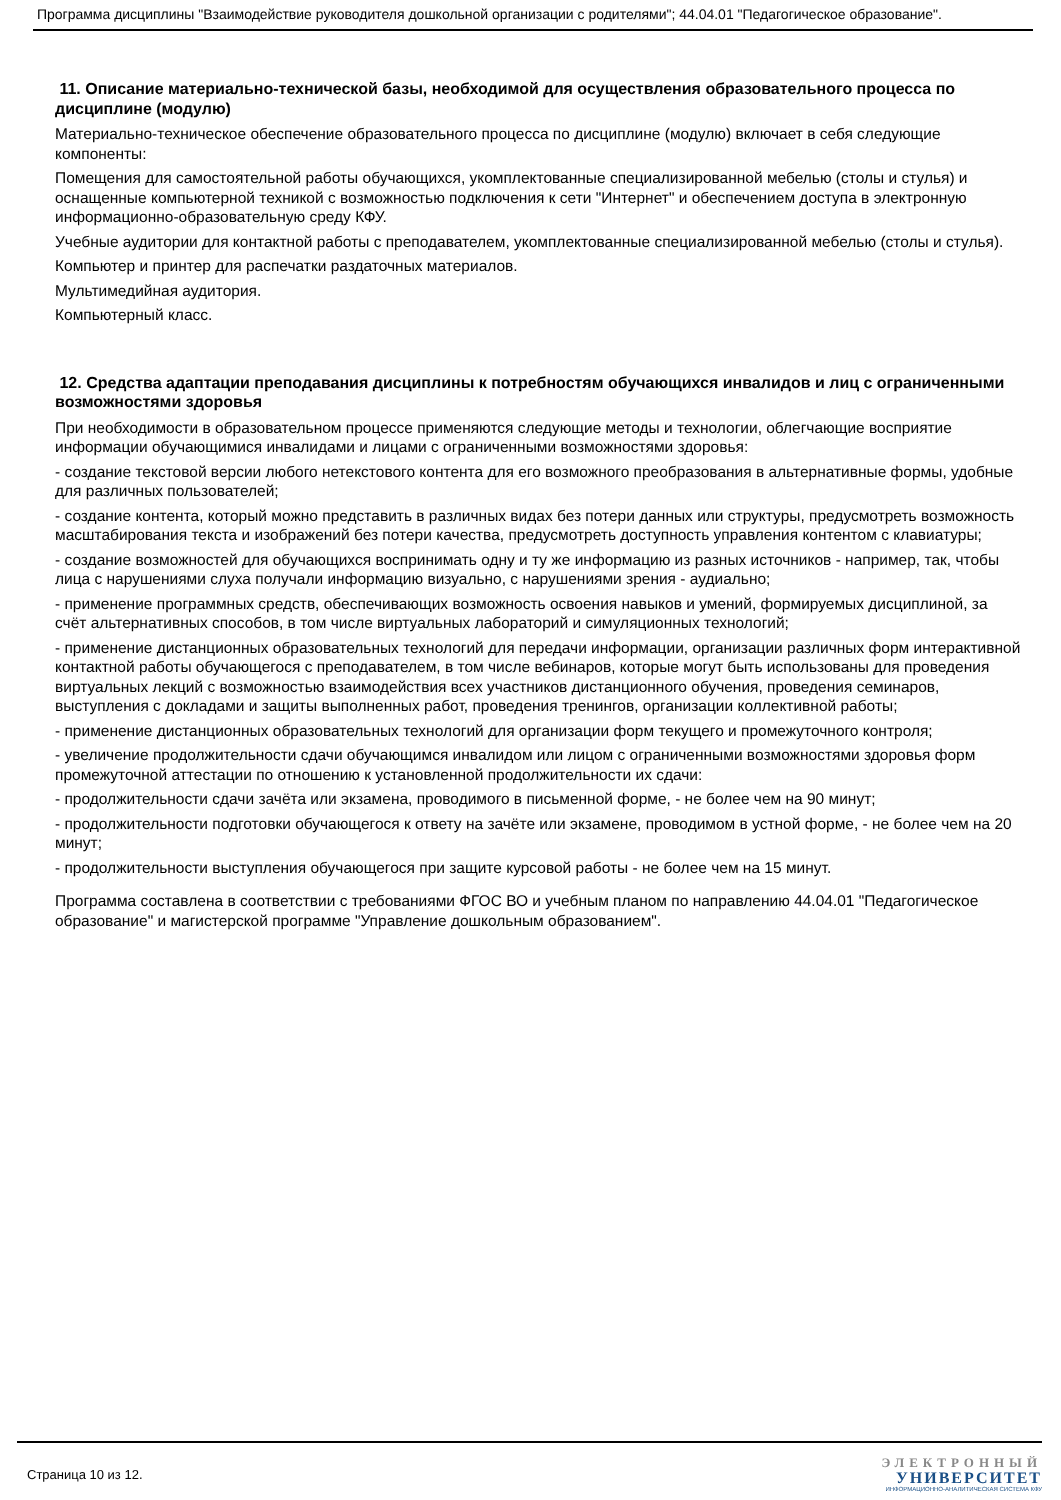Программа дисциплины "Взаимодействие руководителя дошкольной организации с родителями"; 44.04.01 "Педагогическое образование".
11. Описание материально-технической базы, необходимой для осуществления образовательного процесса по дисциплине (модулю)
Материально-техническое обеспечение образовательного процесса по дисциплине (модулю) включает в себя следующие компоненты:
Помещения для самостоятельной работы обучающихся, укомплектованные специализированной мебелью (столы и стулья) и оснащенные компьютерной техникой с возможностью подключения к сети "Интернет" и обеспечением доступа в электронную информационно-образовательную среду КФУ.
Учебные аудитории для контактной работы с преподавателем, укомплектованные специализированной мебелью (столы и стулья).
Компьютер и принтер для распечатки раздаточных материалов.
Мультимедийная аудитория.
Компьютерный класс.
12. Средства адаптации преподавания дисциплины к потребностям обучающихся инвалидов и лиц с ограниченными возможностями здоровья
При необходимости в образовательном процессе применяются следующие методы и технологии, облегчающие восприятие информации обучающимися инвалидами и лицами с ограниченными возможностями здоровья:
- создание текстовой версии любого нетекстового контента для его возможного преобразования в альтернативные формы, удобные для различных пользователей;
- создание контента, который можно представить в различных видах без потери данных или структуры, предусмотреть возможность масштабирования текста и изображений без потери качества, предусмотреть доступность управления контентом с клавиатуры;
- создание возможностей для обучающихся воспринимать одну и ту же информацию из разных источников - например, так, чтобы лица с нарушениями слуха получали информацию визуально, с нарушениями зрения - аудиально;
- применение программных средств, обеспечивающих возможность освоения навыков и умений, формируемых дисциплиной, за счёт альтернативных способов, в том числе виртуальных лабораторий и симуляционных технологий;
- применение дистанционных образовательных технологий для передачи информации, организации различных форм интерактивной контактной работы обучающегося с преподавателем, в том числе вебинаров, которые могут быть использованы для проведения виртуальных лекций с возможностью взаимодействия всех участников дистанционного обучения, проведения семинаров, выступления с докладами и защиты выполненных работ, проведения тренингов, организации коллективной работы;
- применение дистанционных образовательных технологий для организации форм текущего и промежуточного контроля;
- увеличение продолжительности сдачи обучающимся инвалидом или лицом с ограниченными возможностями здоровья форм промежуточной аттестации по отношению к установленной продолжительности их сдачи:
- продолжительности сдачи зачёта или экзамена, проводимого в письменной форме, - не более чем на 90 минут;
- продолжительности подготовки обучающегося к ответу на зачёте или экзамене, проводимом в устной форме, - не более чем на 20 минут;
- продолжительности выступления обучающегося при защите курсовой работы - не более чем на 15 минут.
Программа составлена в соответствии с требованиями ФГОС ВО и учебным планом по направлению 44.04.01 "Педагогическое образование" и магистерской программе "Управление дошкольным образованием".
Страница 10 из 12.
ЭЛЕКТРОННЫЙ
УНИВЕРСИТЕТ
ИНФОРМАЦИОННО-АНАЛИТИЧЕСКАЯ СИСТЕМА КФУ